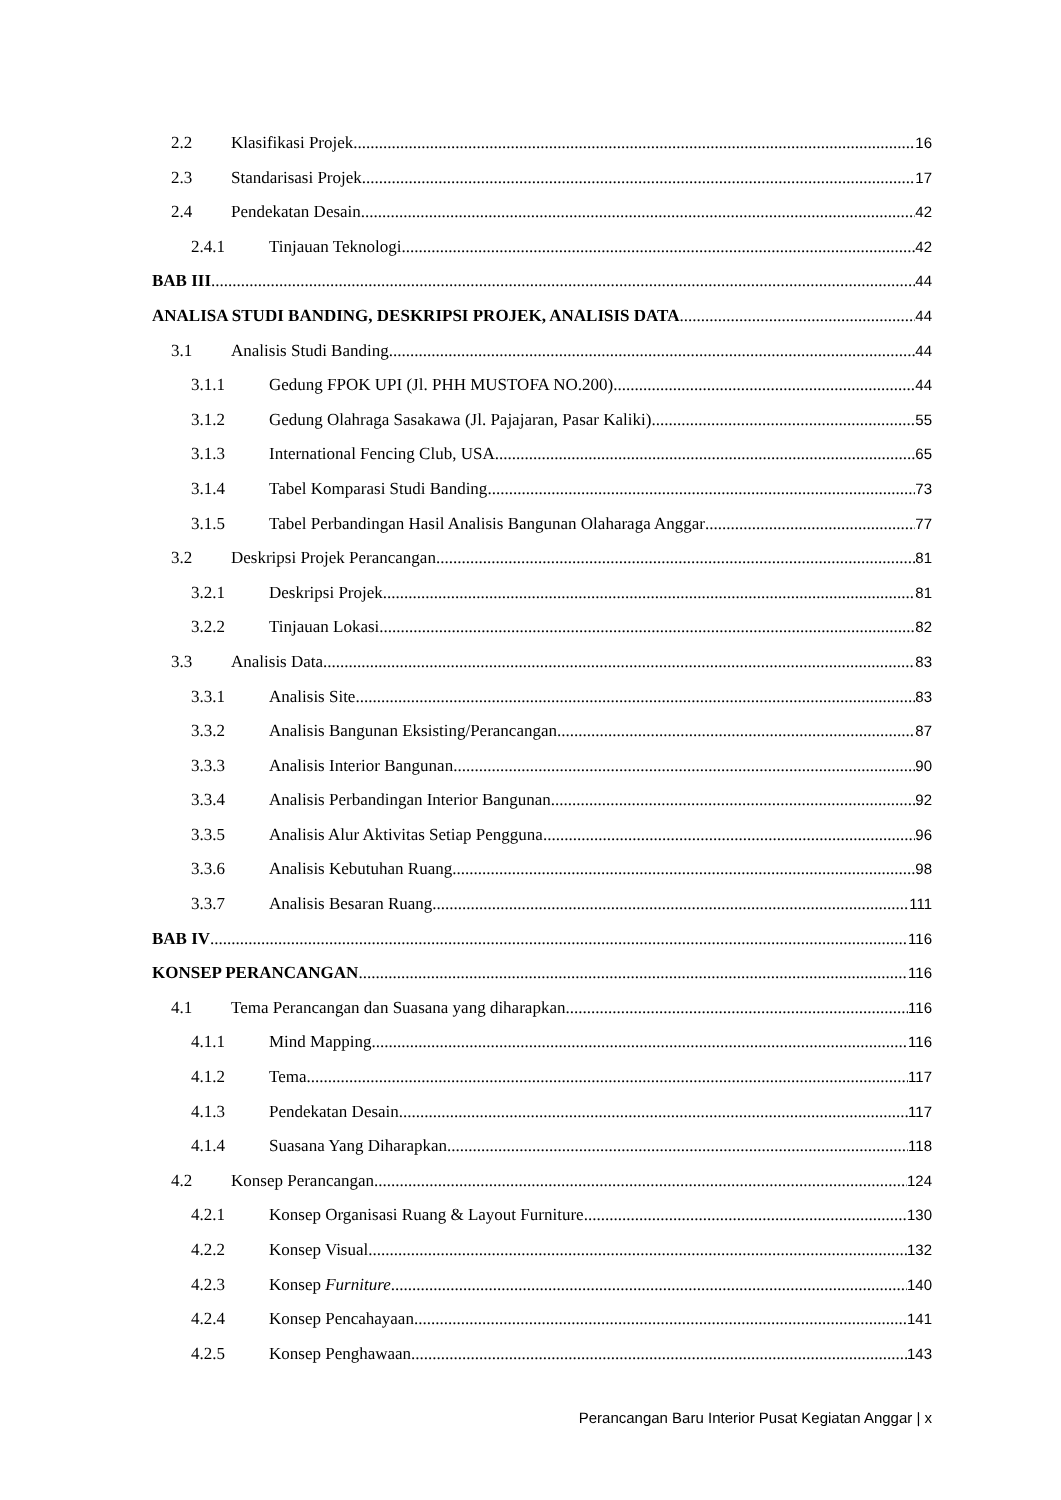2.2 Klasifikasi Projek 16
2.3 Standarisasi Projek 17
2.4 Pendekatan Desain 42
2.4.1 Tinjauan Teknologi 42
BAB III 44
ANALISA STUDI BANDING, DESKRIPSI PROJEK, ANALISIS DATA 44
3.1 Analisis Studi Banding 44
3.1.1 Gedung FPOK UPI (Jl. PHH MUSTOFA NO.200) 44
3.1.2 Gedung Olahraga Sasakawa (Jl. Pajajaran, Pasar Kaliki) 55
3.1.3 International Fencing Club, USA 65
3.1.4 Tabel Komparasi Studi Banding 73
3.1.5 Tabel Perbandingan Hasil Analisis Bangunan Olaharaga Anggar 77
3.2 Deskripsi Projek Perancangan 81
3.2.1 Deskripsi Projek 81
3.2.2 Tinjauan Lokasi 82
3.3 Analisis Data 83
3.3.1 Analisis Site 83
3.3.2 Analisis Bangunan Eksisting/Perancangan 87
3.3.3 Analisis Interior Bangunan 90
3.3.4 Analisis Perbandingan Interior Bangunan 92
3.3.5 Analisis Alur Aktivitas Setiap Pengguna 96
3.3.6 Analisis Kebutuhan Ruang 98
3.3.7 Analisis Besaran Ruang 111
BAB IV 116
KONSEP PERANCANGAN 116
4.1 Tema Perancangan dan Suasana yang diharapkan 116
4.1.1 Mind Mapping 116
4.1.2 Tema 117
4.1.3 Pendekatan Desain 117
4.1.4 Suasana Yang Diharapkan 118
4.2 Konsep Perancangan 124
4.2.1 Konsep Organisasi Ruang & Layout Furniture 130
4.2.2 Konsep Visual 132
4.2.3 Konsep Furniture 140
4.2.4 Konsep Pencahayaan 141
4.2.5 Konsep Penghawaan 143
Perancangan Baru Interior Pusat Kegiatan Anggar | x